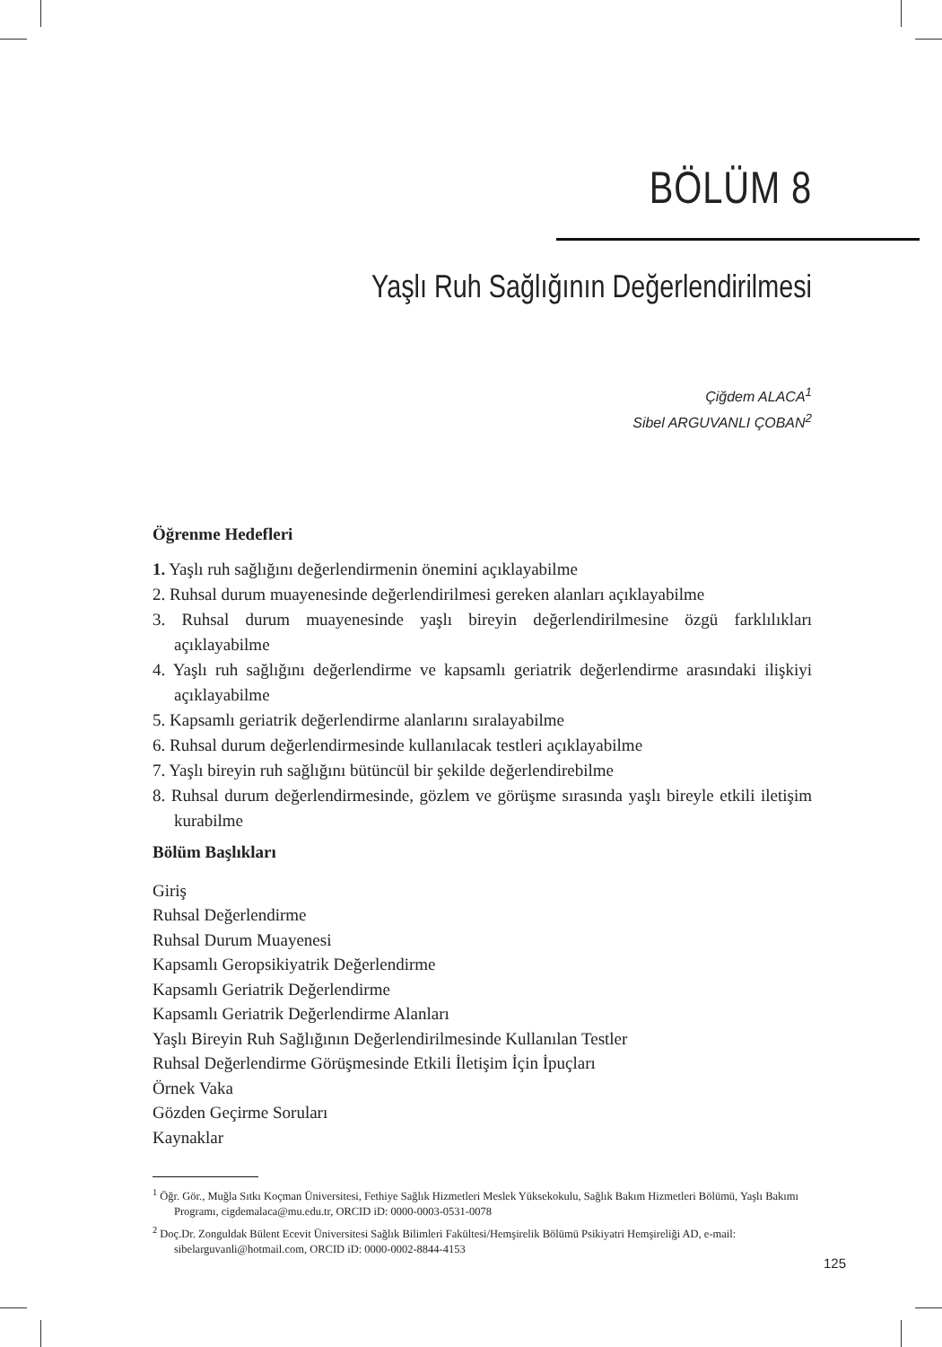BÖLÜM 8
Yaşlı Ruh Sağlığının Değerlendirilmesi
Çiğdem ALACA<sup>1</sup>
Sibel ARGUVANLI ÇOBAN<sup>2</sup>
Öğrenme Hedefleri
1. Yaşlı ruh sağlığını değerlendirmenin önemini açıklayabilme
2. Ruhsal durum muayenesinde değerlendirilmesi gereken alanları açıklayabilme
3. Ruhsal durum muayenesinde yaşlı bireyin değerlendirilmesine özgü farklılıkları açıklayabilme
4. Yaşlı ruh sağlığını değerlendirme ve kapsamlı geriatrik değerlendirme arasındaki ilişkiyi açıklayabilme
5. Kapsamlı geriatrik değerlendirme alanlarını sıralayabilme
6. Ruhsal durum değerlendirmesinde kullanılacak testleri açıklayabilme
7. Yaşlı bireyin ruh sağlığını bütüncül bir şekilde değerlendirebilme
8. Ruhsal durum değerlendirmesinde, gözlem ve görüşme sırasında yaşlı bireyle etkili iletişim kurabilme
Bölüm Başlıkları
Giriş
Ruhsal Değerlendirme
Ruhsal Durum Muayenesi
Kapsamlı Geropsikiyatrik Değerlendirme
Kapsamlı Geriatrik Değerlendirme
Kapsamlı Geriatrik Değerlendirme Alanları
Yaşlı Bireyin Ruh Sağlığının Değerlendirilmesinde Kullanılan Testler
Ruhsal Değerlendirme Görüşmesinde Etkili İletişim İçin İpuçları
Örnek Vaka
Gözden Geçirme Soruları
Kaynaklar
<sup>1</sup> Öğr. Gör., Muğla Sıtkı Koçman Üniversitesi, Fethiye Sağlık Hizmetleri Meslek Yüksekokulu, Sağlık Bakım Hizmetleri Bölümü, Yaşlı Bakımı Programı, cigdemalaca@mu.edu.tr, ORCID iD: 0000-0003-0531-0078
<sup>2</sup> Doç.Dr. Zonguldak Bülent Ecevit Üniversitesi Sağlık Bilimleri Fakültesi/Hemşirelik Bölümü Psikiyatri Hemşireliği AD, e-mail: sibelarguvanli@hotmail.com, ORCID iD: 0000-0002-8844-4153
125